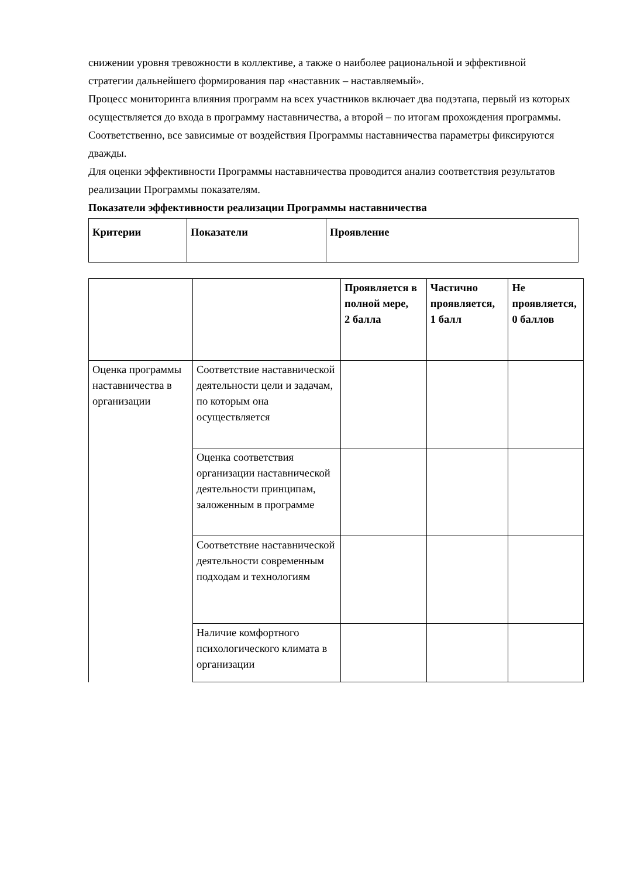снижении уровня тревожности в коллективе, а также о наиболее рациональной и эффективной стратегии дальнейшего формирования пар «наставник – наставляемый».
Процесс мониторинга влияния программ на всех участников включает два подэтапа, первый из которых осуществляется до входа в программу наставничества, а второй – по итогам прохождения программы.
Соответственно, все зависимые от воздействия Программы наставничества параметры фиксируются дважды.
Для оценки эффективности Программы наставничества проводится анализ соответствия результатов реализации Программы показателям.
Показатели эффективности реализации Программы наставничества
| Критерии | Показатели | Проявление |
| --- | --- | --- |
| | | Проявляется в полной мере, 2 балла | Частично проявляется, 1 балл | Не проявляется, 0 баллов |
| --- | --- | --- | --- | --- |
| Оценка программы наставничества в организации | Соответствие наставнической деятельности цели и задачам, по которым она осуществляется | | | |
| | Оценка соответствия организации наставнической деятельности принципам, заложенным в программе | | | |
| | Соответствие наставнической деятельности современным подходам и технологиям | | | |
| | Наличие комфортного психологического климата в организации | | | |